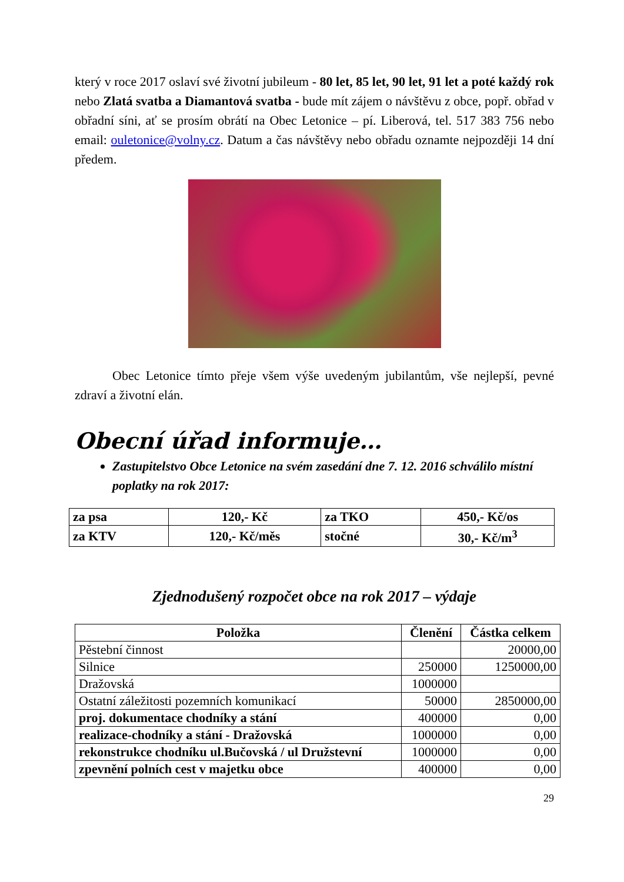který v roce 2017 oslaví své životní jubileum - 80 let, 85 let, 90 let, 91 let a poté každý rok nebo Zlatá svatba a Diamantová svatba - bude mít zájem o návštěvu z obce, popř. obřad v obřadní síni, ať se prosím obrátí na Obec Letonice – pí. Liberová, tel. 517 383 756 nebo email: ouletonice@volny.cz. Datum a čas návštěvy nebo obřadu oznamte nejpozději 14 dní předem.
Obec Letonice tímto přeje všem výše uvedeným jubilantům, vše nejlepší, pevné zdraví a životní elán.
Obecní úřad informuje…
Zastupitelstvo Obce Letonice na svém zasedání dne 7. 12. 2016 schválilo místní poplatky na rok 2017:
| za psa | 120,- Kč | za TKO | 450,- Kč/os |
| za KTV | 120,- Kč/měs | stočné | 30,- Kč/m<sup>3</sup> |
Zjednodušený rozpočet obce na rok 2017 – výdaje
| Položka | Členění | Částka celkem |
| --- | --- | --- |
| Pěstební činnost | | 20000,00 |
| Silnice | 250000 | 1250000,00 |
| Dražovská | 1000000 | |
| Ostatní záležitosti pozemních komunikací | 50000 | 2850000,00 |
| proj. dokumentace chodníky a stání | 400000 | 0,00 |
| realizace-chodníky a stání - Dražovská | 1000000 | 0,00 |
| rekonstrukce chodníku ul.Bučovská / ul Družstevní | 1000000 | 0,00 |
| zpevnění polních cest v majetku obce | 400000 | 0,00 |
29